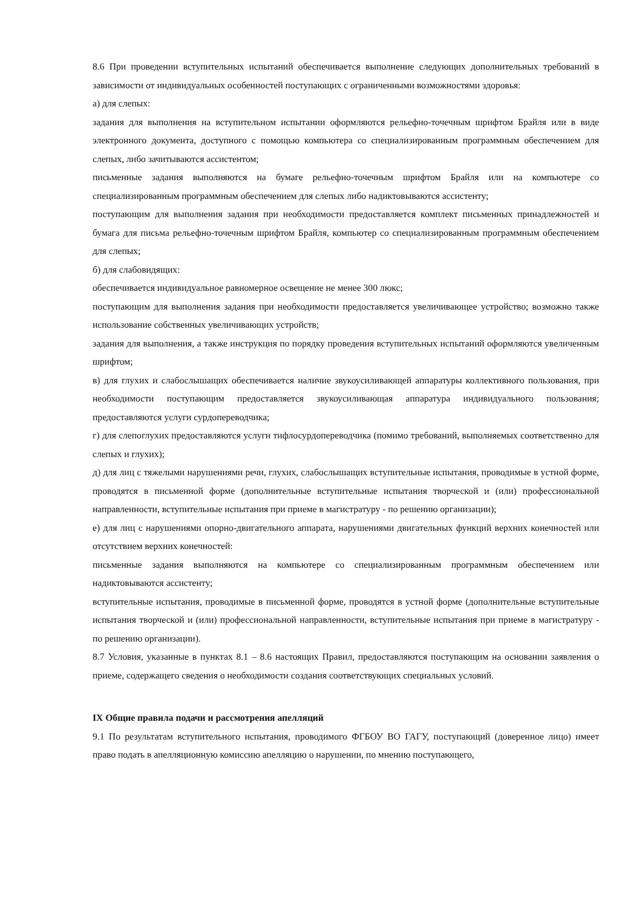8.6 При проведении вступительных испытаний обеспечивается выполнение следующих дополнительных требований в зависимости от индивидуальных особенностей поступающих с ограниченными возможностями здоровья:
а) для слепых:
задания для выполнения на вступительном испытании оформляются рельефно-точечным шрифтом Брайля или в виде электронного документа, доступного с помощью компьютера со специализированным программным обеспечением для слепых, либо зачитываются ассистентом;
письменные задания выполняются на бумаге рельефно-точечным шрифтом Брайля или на компьютере со специализированным программным обеспечением для слепых либо надиктовываются ассистенту;
поступающим для выполнения задания при необходимости предоставляется комплект письменных принадлежностей и бумага для письма рельефно-точечным шрифтом Брайля, компьютер со специализированным программным обеспечением для слепых;
б) для слабовидящих:
обеспечивается индивидуальное равномерное освещение не менее 300 люкс;
поступающим для выполнения задания при необходимости предоставляется увеличивающее устройство; возможно также использование собственных увеличивающих устройств;
задания для выполнения, а также инструкция по порядку проведения вступительных испытаний оформляются увеличенным шрифтом;
в) для глухих и слабослышащих обеспечивается наличие звукоусиливающей аппаратуры коллективного пользования, при необходимости поступающим предоставляется звукоусиливающая аппаратура индивидуального пользования; предоставляются услуги сурдопереводчика;
г) для слепоглухих предоставляются услуги тифлосурдопереводчика (помимо требований, выполняемых соответственно для слепых и глухих);
д) для лиц с тяжелыми нарушениями речи, глухих, слабослышащих вступительные испытания, проводимые в устной форме, проводятся в письменной форме (дополнительные вступительные испытания творческой и (или) профессиональной направленности, вступительные испытания при приеме в магистратуру - по решению организации);
е) для лиц с нарушениями опорно-двигательного аппарата, нарушениями двигательных функций верхних конечностей или отсутствием верхних конечностей:
письменные задания выполняются на компьютере со специализированным программным обеспечением или надиктовываются ассистенту;
вступительные испытания, проводимые в письменной форме, проводятся в устной форме (дополнительные вступительные испытания творческой и (или) профессиональной направленности, вступительные испытания при приеме в магистратуру - по решению организации).
8.7 Условия, указанные в пунктах 8.1 – 8.6 настоящих Правил, предоставляются поступающим на основании заявления о приеме, содержащего сведения о необходимости создания соответствующих специальных условий.
IX Общие правила подачи и рассмотрения апелляций
9.1 По результатам вступительного испытания, проводимого ФГБОУ ВО ГАГУ, поступающий (доверенное лицо) имеет право подать в апелляционную комиссию апелляцию о нарушении, по мнению поступающего,